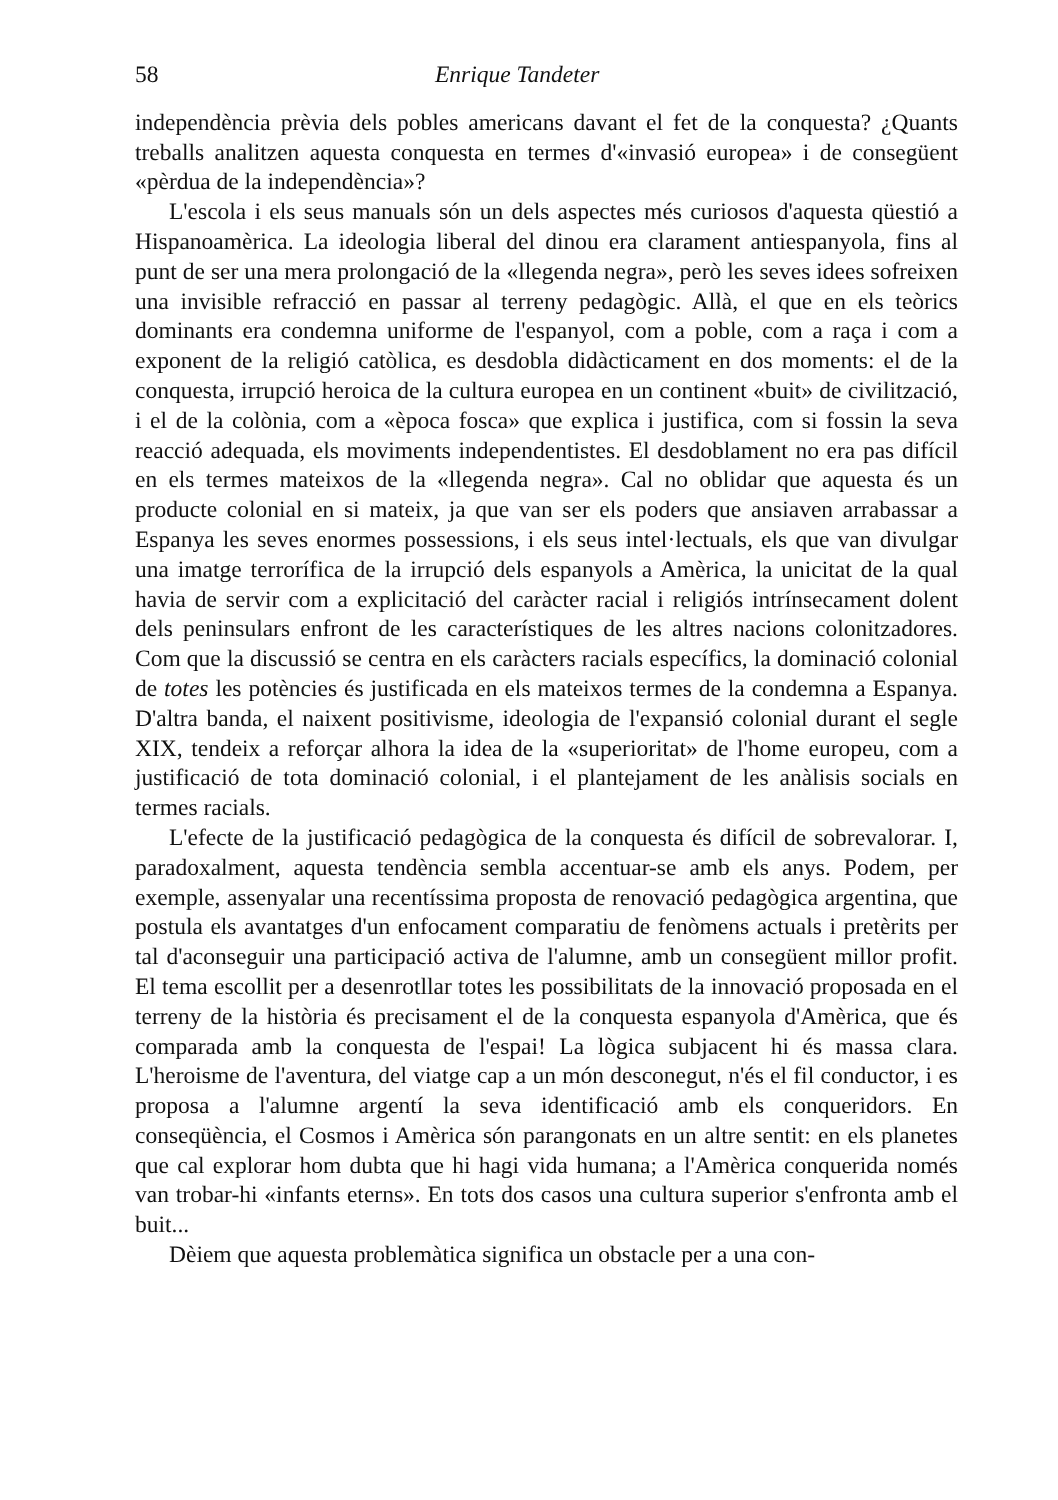58 Enrique Tandeter
independència prèvia dels pobles americans davant el fet de la conquesta? ¿Quants treballs analitzen aquesta conquesta en termes d'«invasió europea» i de consegüent «pèrdua de la independència»?
L'escola i els seus manuals són un dels aspectes més curiosos d'aquesta qüestió a Hispanoamèrica. La ideologia liberal del dinou era clarament antiespanyola, fins al punt de ser una mera prolongació de la «llegenda negra», però les seves idees sofreixen una invisible refracció en passar al terreny pedagògic. Allà, el que en els teòrics dominants era condemna uniforme de l'espanyol, com a poble, com a raça i com a exponent de la religió catòlica, es desdobla didàcticament en dos moments: el de la conquesta, irrupció heroica de la cultura europea en un continent «buit» de civilització, i el de la colònia, com a «època fosca» que explica i justifica, com si fossin la seva reacció adequada, els moviments independentistes. El desdoblament no era pas difícil en els termes mateixos de la «llegenda negra». Cal no oblidar que aquesta és un producte colonial en si mateix, ja que van ser els poders que ansiaven arrabassar a Espanya les seves enormes possessions, i els seus intel·lectuals, els que van divulgar una imatge terrorífica de la irrupció dels espanyols a Amèrica, la unicitat de la qual havia de servir com a explicitació del caràcter racial i religiós intrínsecament dolent dels peninsulars enfront de les característiques de les altres nacions colonitzadores. Com que la discussió se centra en els caràcters racials específics, la dominació colonial de totes les potències és justificada en els mateixos termes de la condemna a Espanya. D'altra banda, el naixent positivisme, ideologia de l'expansió colonial durant el segle XIX, tendeix a reforçar alhora la idea de la «superioritat» de l'home europeu, com a justificació de tota dominació colonial, i el plantejament de les anàlisis socials en termes racials.
L'efecte de la justificació pedagògica de la conquesta és difícil de sobrevalorar. I, paradoxalment, aquesta tendència sembla accentuar-se amb els anys. Podem, per exemple, assenyalar una recentíssima proposta de renovació pedagògica argentina, que postula els avantatges d'un enfocament comparatiu de fenòmens actuals i pretèrits per tal d'aconseguir una participació activa de l'alumne, amb un consegüent millor profit. El tema escollit per a desenrotllar totes les possibilitats de la innovació proposada en el terreny de la història és precisament el de la conquesta espanyola d'Amèrica, que és comparada amb la conquesta de l'espai! La lògica subjacent hi és massa clara. L'heroisme de l'aventura, del viatge cap a un món desconegut, n'és el fil conductor, i es proposa a l'alumne argentí la seva identificació amb els conqueridors. En conseqüència, el Cosmos i Amèrica són parangonats en un altre sentit: en els planetes que cal explorar hom dubta que hi hagi vida humana; a l'Amèrica conquerida només van trobar-hi «infants eterns». En tots dos casos una cultura superior s'enfronta amb el buit...
Dèiem que aquesta problemàtica significa un obstacle per a una con-